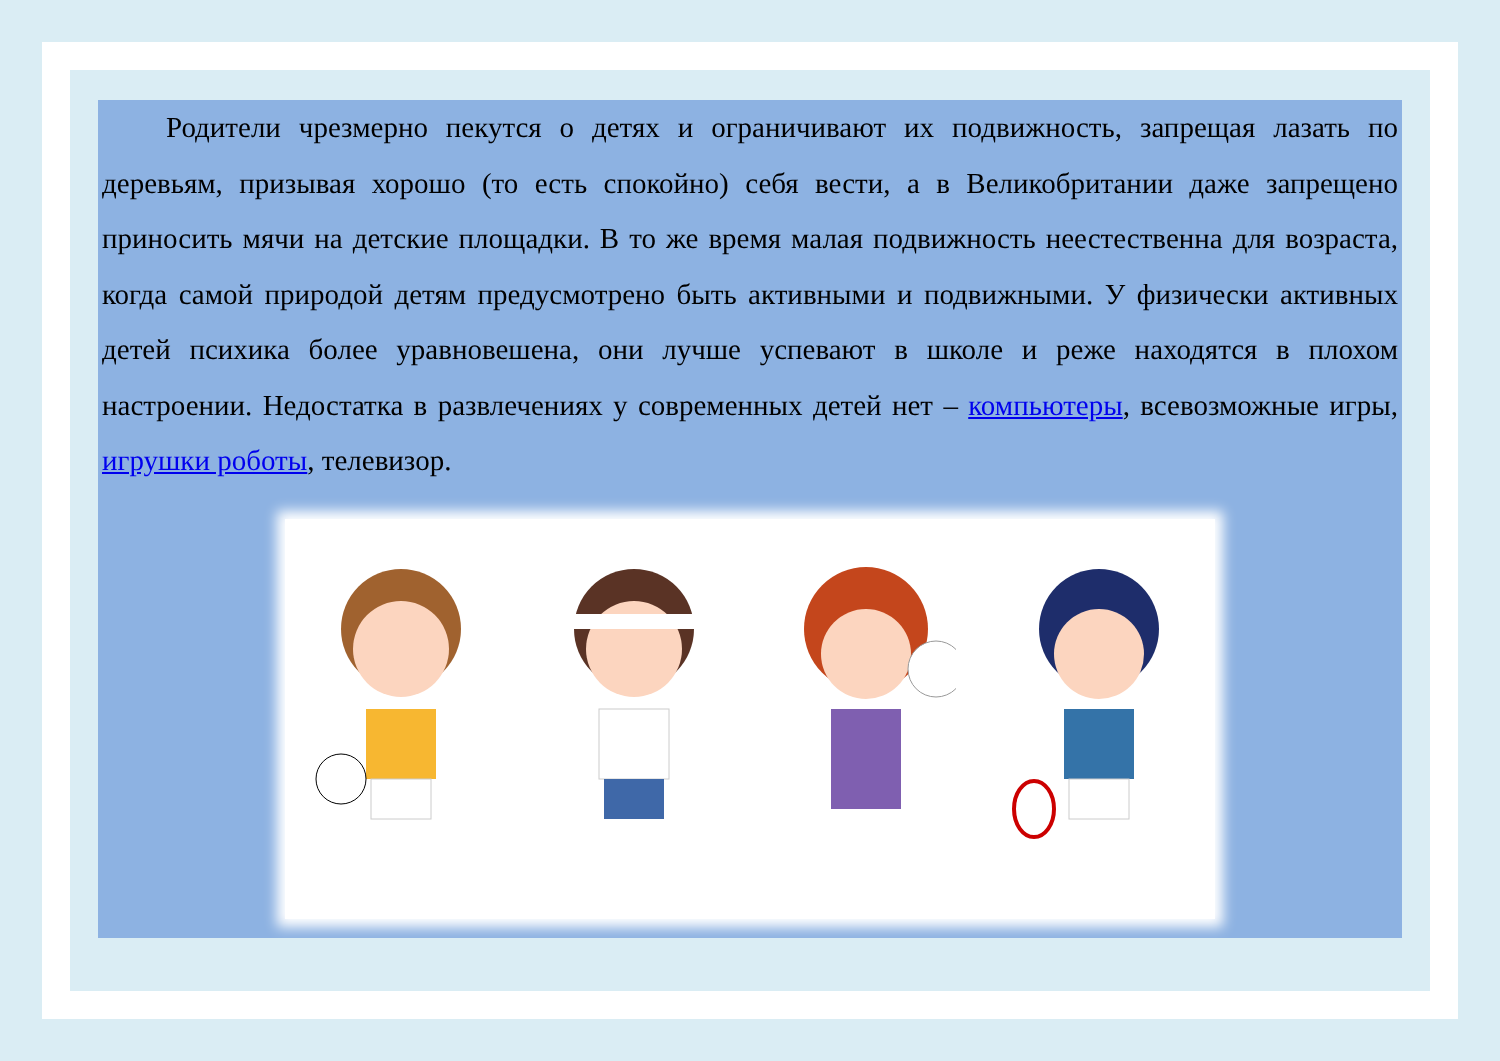Родители чрезмерно пекутся о детях и ограничивают их подвижность, запрещая лазать по деревьям, призывая хорошо (то есть спокойно) себя вести, а в Великобритании даже запрещено приносить мячи на детские площадки. В то же время малая подвижность неестественна для возраста, когда самой природой детям предусмотрено быть активными и подвижными. У физически активных детей психика более уравновешена, они лучше успевают в школе и реже находятся в плохом настроении. Недостатка в развлечениях у современных детей нет – компьютеры, всевозможные игры, игрушки роботы, телевизор.